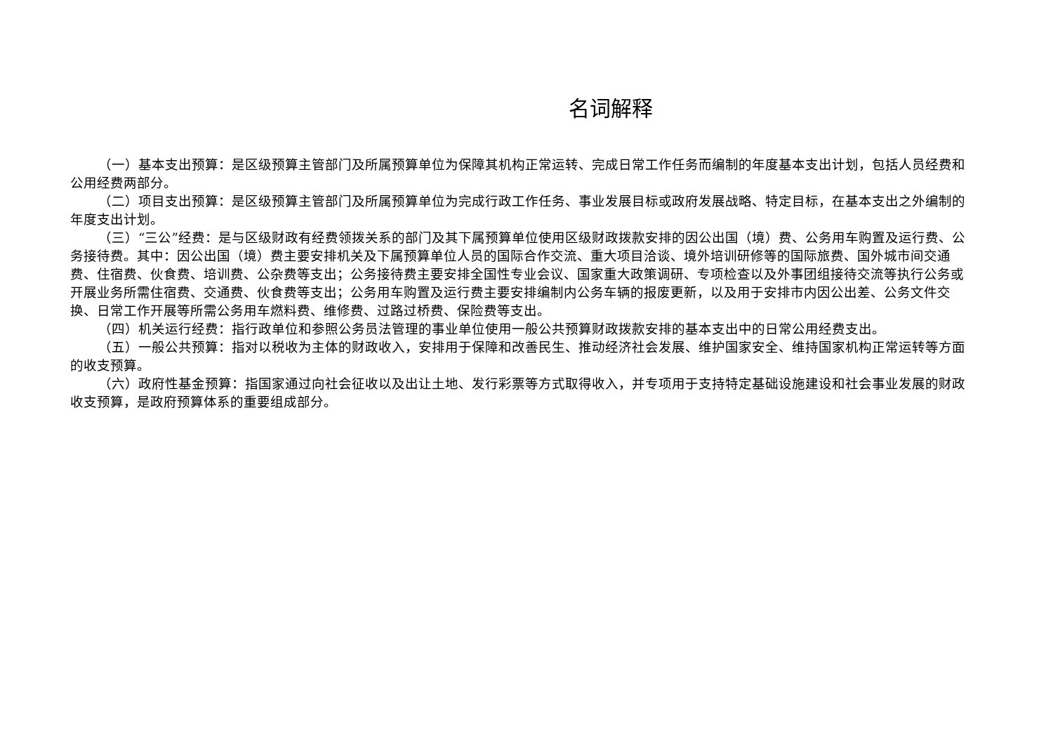名词解释
（一）基本支出预算：是区级预算主管部门及所属预算单位为保障其机构正常运转、完成日常工作任务而编制的年度基本支出计划，包括人员经费和公用经费两部分。
（二）项目支出预算：是区级预算主管部门及所属预算单位为完成行政工作任务、事业发展目标或政府发展战略、特定目标，在基本支出之外编制的年度支出计划。
（三）“三公”经费：是与区级财政有经费领拨关系的部门及其下属预算单位使用区级财政拨款安排的因公出国（境）费、公务用车购置及运行费、公务接待费。其中：因公出国（境）费主要安排机关及下属预算单位人员的国际合作交流、重大项目洽谈、境外培训研修等的国际旅费、国外城市间交通费、住宿费、伙食费、培训费、公杂费等支出；公务接待费主要安排全国性专业会议、国家重大政策调研、专项检查以及外事团组接待交流等执行公务或开展业务所需住宿费、交通费、伙食费等支出；公务用车购置及运行费主要安排编制内公务车辆的报废更新，以及用于安排市内因公出差、公务文件交换、日常工作开展等所需公务用车燃料费、维修费、过路过桥费、保险费等支出。
（四）机关运行经费：指行政单位和参照公务员法管理的事业单位使用一般公共预算财政拨款安排的基本支出中的日常公用经费支出。
（五）一般公共预算：指对以税收为主体的财政收入，安排用于保障和改善民生、推动经济社会发展、维护国家安全、维持国家机构正常运转等方面的收支预算。
（六）政府性基金预算：指国家通过向社会征收以及出让土地、发行彩票等方式取得收入，并专项用于支持特定基础设施建设和社会事业发展的财政收支预算，是政府预算体系的重要组成部分。